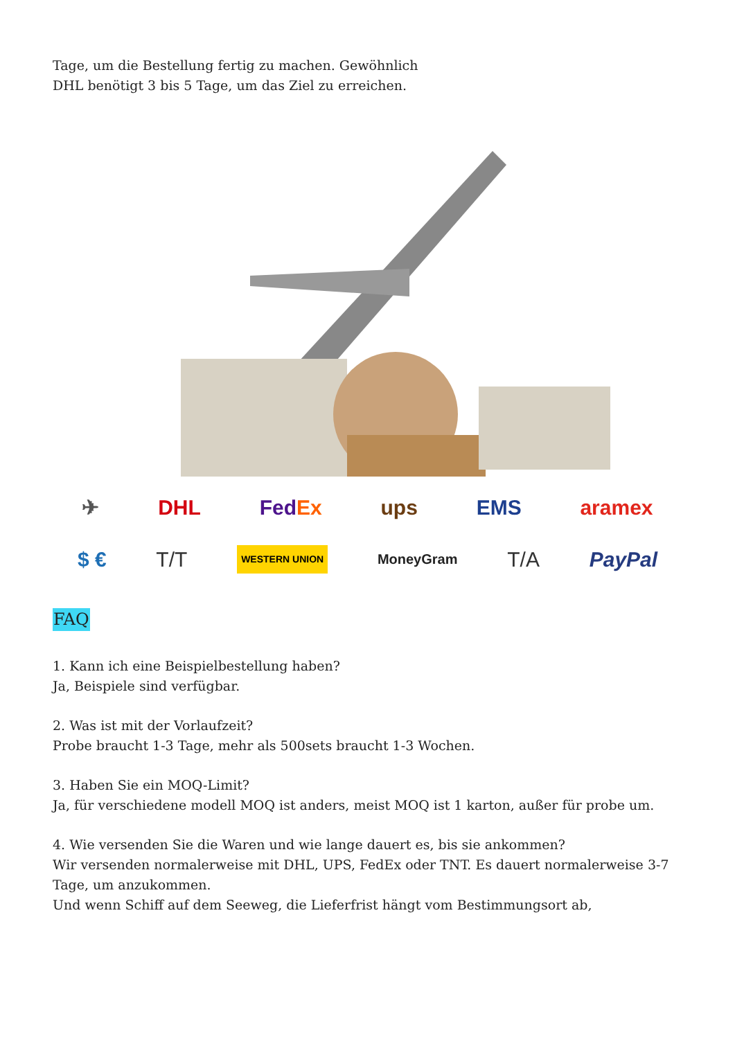Tage, um die Bestellung fertig zu machen. Gewöhnlich
DHL benötigt 3 bis 5 Tage, um das Ziel zu erreichen.
✈ DHL FedEx ups EMS aramex
$ € T/T WESTERN UNION MoneyGram T/A PayPal
FAQ
1. Kann ich eine Beispielbestellung haben?
Ja, Beispiele sind verfügbar.
2. Was ist mit der Vorlaufzeit?
Probe braucht 1-3 Tage, mehr als 500sets braucht 1-3 Wochen.
3. Haben Sie ein MOQ-Limit?
Ja, für verschiedene modell MOQ ist anders, meist MOQ ist 1 karton, außer für probe um.
4. Wie versenden Sie die Waren und wie lange dauert es, bis sie ankommen?
Wir versenden normalerweise mit DHL, UPS, FedEx oder TNT. Es dauert normalerweise 3-7 Tage, um anzukommen.
Und wenn Schiff auf dem Seeweg, die Lieferfrist hängt vom Bestimmungsort ab,